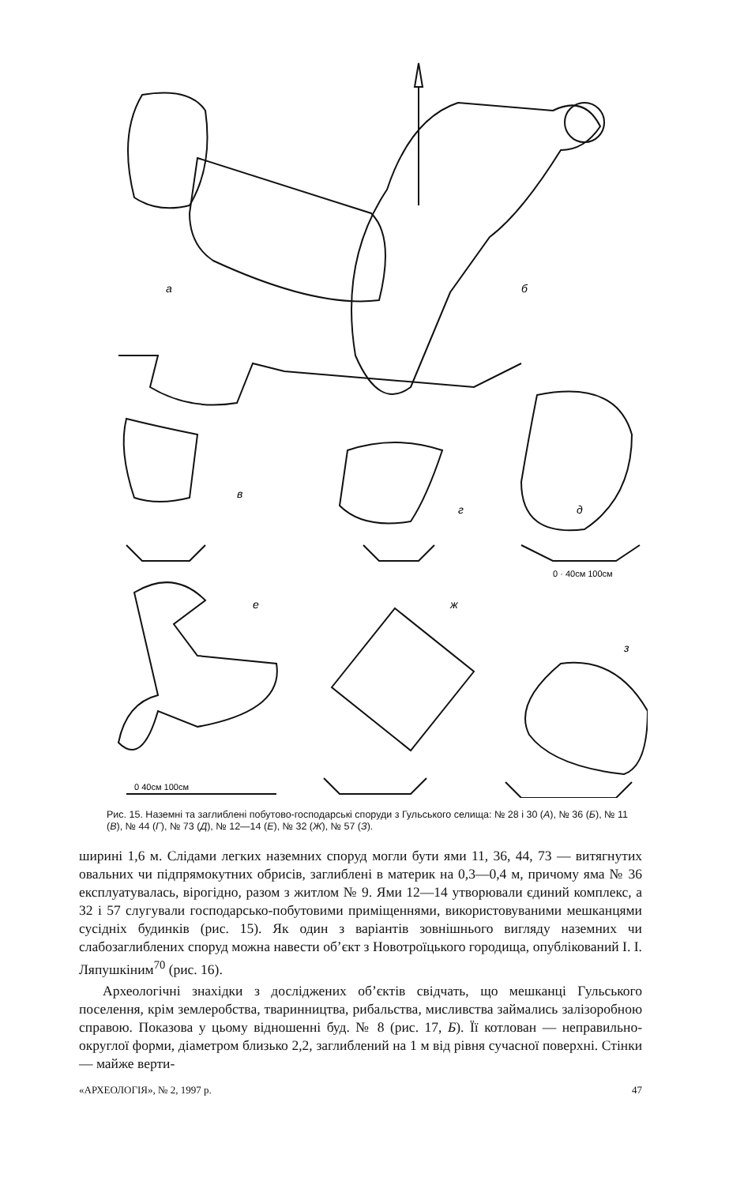а
б
в
г
д
е
ж
з
0 · 40см 100см
0 40см 100см
Рис. 15. Наземні та заглиблені побутово-господарські споруди з Гульського селища: № 28 і 30 (А), № 36 (Б), № 11 (В), № 44 (Г), № 73 (Д), № 12—14 (Е), № 32 (Ж), № 57 (З).
ширині 1,6 м. Слідами легких наземних споруд могли бути ями 11, 36, 44, 73 — витягнутих овальних чи підпрямокутних обрисів, заглиблені в материк на 0,3—0,4 м, причому яма № 36 експлуатувалась, вірогідно, разом з житлом № 9. Ями 12—14 утворювали єдиний комплекс, а 32 і 57 слугували господарсько-побутовими приміщеннями, використовуваними мешканцями сусідніх будинків (рис. 15). Як один з варіантів зовнішнього вигляду наземних чи слабозаглиблених споруд можна навести об’єкт з Новотроїцького городища, опублікований І. І. Ляпушкіним<sup>70</sup> (рис. 16).
Археологічні знахідки з досліджених об’єктів свідчать, що мешканці Гульського поселення, крім землеробства, тваринництва, рибальства, мисливства займались залізоробною справою. Показова у цьому відношенні буд. № 8 (рис. 17, Б). Її котлован — неправильно-округлої форми, діаметром близько 2,2, заглиблений на 1 м від рівня сучасної поверхні. Стінки — майже верти-
«АРХЕОЛОГІЯ», № 2, 1997 р. 47